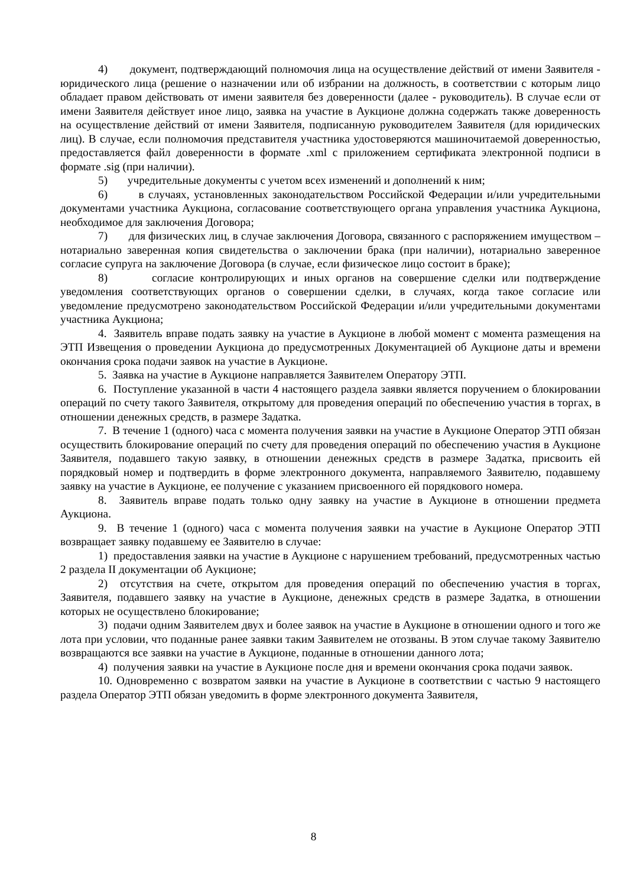4) документ, подтверждающий полномочия лица на осуществление действий от имени Заявителя - юридического лица (решение о назначении или об избрании на должность, в соответствии с которым лицо обладает правом действовать от имени заявителя без доверенности (далее - руководитель). В случае если от имени Заявителя действует иное лицо, заявка на участие в Аукционе должна содержать также доверенность на осуществление действий от имени Заявителя, подписанную руководителем Заявителя (для юридических лиц). В случае, если полномочия представителя участника удостоверяются машиночитаемой доверенностью, предоставляется файл доверенности в формате .xml с приложением сертификата электронной подписи в формате .sig (при наличии).
5) учредительные документы с учетом всех изменений и дополнений к ним;
6) в случаях, установленных законодательством Российской Федерации и/или учредительными документами участника Аукциона, согласование соответствующего органа управления участника Аукциона, необходимое для заключения Договора;
7) для физических лиц, в случае заключения Договора, связанного с распоряжением имуществом – нотариально заверенная копия свидетельства о заключении брака (при наличии), нотариально заверенное согласие супруга на заключение Договора (в случае, если физическое лицо состоит в браке);
8) согласие контролирующих и иных органов на совершение сделки или подтверждение уведомления соответствующих органов о совершении сделки, в случаях, когда такое согласие или уведомление предусмотрено законодательством Российской Федерации и/или учредительными документами участника Аукциона;
4. Заявитель вправе подать заявку на участие в Аукционе в любой момент с момента размещения на ЭТП Извещения о проведении Аукциона до предусмотренных Документацией об Аукционе даты и времени окончания срока подачи заявок на участие в Аукционе.
5. Заявка на участие в Аукционе направляется Заявителем Оператору ЭТП.
6. Поступление указанной в части 4 настоящего раздела заявки является поручением о блокировании операций по счету такого Заявителя, открытому для проведения операций по обеспечению участия в торгах, в отношении денежных средств, в размере Задатка.
7. В течение 1 (одного) часа с момента получения заявки на участие в Аукционе Оператор ЭТП обязан осуществить блокирование операций по счету для проведения операций по обеспечению участия в Аукционе Заявителя, подавшего такую заявку, в отношении денежных средств в размере Задатка, присвоить ей порядковый номер и подтвердить в форме электронного документа, направляемого Заявителю, подавшему заявку на участие в Аукционе, ее получение с указанием присвоенного ей порядкового номера.
8. Заявитель вправе подать только одну заявку на участие в Аукционе в отношении предмета Аукциона.
9. В течение 1 (одного) часа с момента получения заявки на участие в Аукционе Оператор ЭТП возвращает заявку подавшему ее Заявителю в случае:
1) предоставления заявки на участие в Аукционе с нарушением требований, предусмотренных частью 2 раздела II документации об Аукционе;
2) отсутствия на счете, открытом для проведения операций по обеспечению участия в торгах, Заявителя, подавшего заявку на участие в Аукционе, денежных средств в размере Задатка, в отношении которых не осуществлено блокирование;
3) подачи одним Заявителем двух и более заявок на участие в Аукционе в отношении одного и того же лота при условии, что поданные ранее заявки таким Заявителем не отозваны. В этом случае такому Заявителю возвращаются все заявки на участие в Аукционе, поданные в отношении данного лота;
4) получения заявки на участие в Аукционе после дня и времени окончания срока подачи заявок.
10. Одновременно с возвратом заявки на участие в Аукционе в соответствии с частью 9 настоящего раздела Оператор ЭТП обязан уведомить в форме электронного документа Заявителя,
8